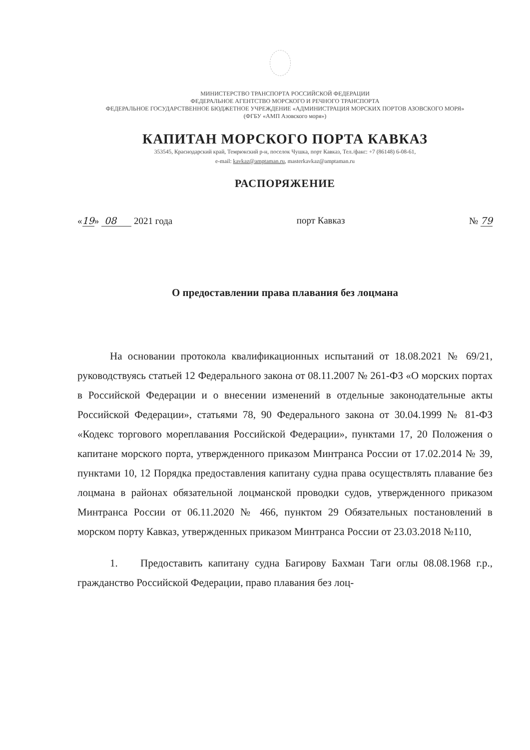МИНИСТЕРСТВО ТРАНСПОРТА РОССИЙСКОЙ ФЕДЕРАЦИИ
ФЕДЕРАЛЬНОЕ АГЕНТСТВО МОРСКОГО И РЕЧНОГО ТРАНСПОРТА
ФЕДЕРАЛЬНОЕ ГОСУДАРСТВЕННОЕ БЮДЖЕТНОЕ УЧРЕЖДЕНИЕ «АДМИНИСТРАЦИЯ МОРСКИХ ПОРТОВ АЗОВСКОГО МОРЯ»
(ФГБУ «АМП Азовского моря»)
КАПИТАН МОРСКОГО ПОРТА КАВКАЗ
353545, Краснодарский край, Темрюкский р-н, поселок Чушка, порт Кавказ, Тел./факс: +7 (86148) 6-08-61,
e-mail: kavkaz@amptaman.ru, masterkavkaz@amptaman.ru
РАСПОРЯЖЕНИЕ
«19» 08 2021 года порт Кавказ № 79
О предоставлении права плавания без лоцмана
На основании протокола квалификационных испытаний от 18.08.2021 № 69/21, руководствуясь статьей 12 Федерального закона от 08.11.2007 № 261-ФЗ «О морских портах в Российской Федерации и о внесении изменений в отдельные законодательные акты Российской Федерации», статьями 78, 90 Федерального закона от 30.04.1999 № 81-ФЗ «Кодекс торгового мореплавания Российской Федерации», пунктами 17, 20 Положения о капитане морского порта, утвержденного приказом Минтранса России от 17.02.2014 № 39, пунктами 10, 12 Порядка предоставления капитану судна права осуществлять плавание без лоцмана в районах обязательной лоцманской проводки судов, утвержденного приказом Минтранса России от 06.11.2020 № 466, пунктом 29 Обязательных постановлений в морском порту Кавказ, утвержденных приказом Минтранса России от 23.03.2018 №110,
1. Предоставить капитану судна Багирову Бахман Таги оглы 08.08.1968 г.р., гражданство Российской Федерации, право плавания без лоц-